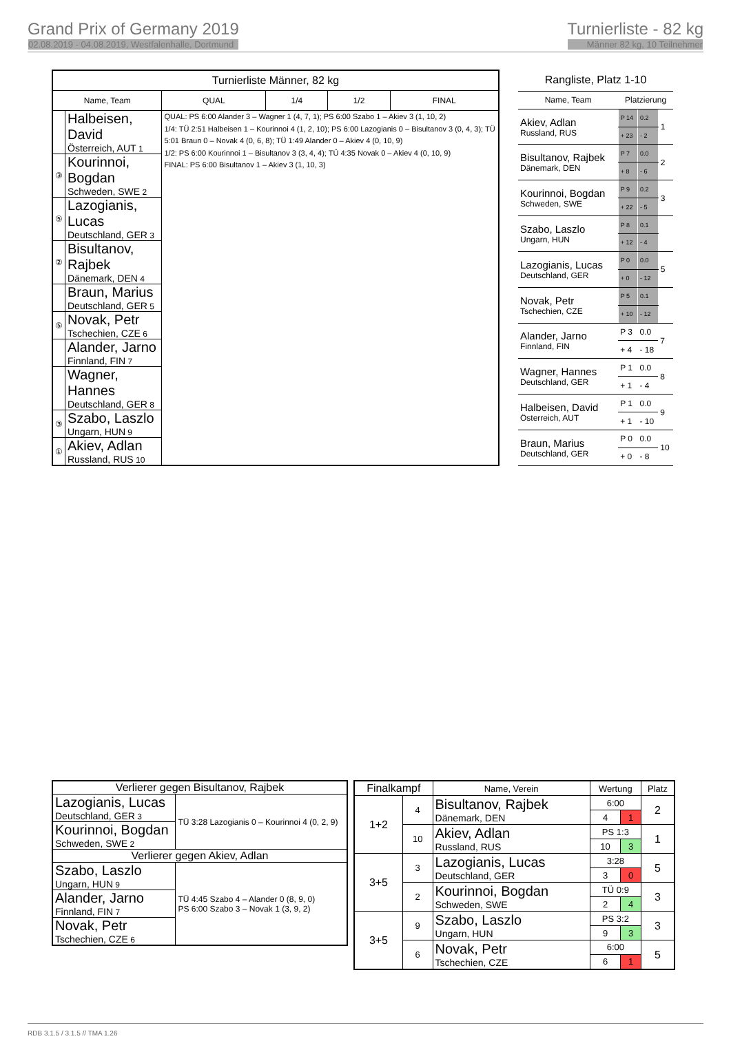Grand Prix of Germany 2019
02.08.2019 - 04.08.2019, Westfalenhalle, Dortmund
Turnierliste - 82 kg
Männer 82 kg, 10 Teilnehmer
| Turnierliste Männer, 82 kg | | | | | |
| --- | --- | --- | --- | --- | --- |
| Name, Team | | QUAL | 1/4 | 1/2 | FINAL |
| | Halbeisen, David Österreich, AUT 1 | QUAL: PS 6:00 Alander 3 – Wagner 1 (4, 7, 1); PS 6:00 Szabo 1 – Akiev 3 (1, 10, 2) 1/4: TÜ 2:51 Halbeisen 1 – Kourinnoi 4 (1, 2, 10); PS 6:00 Lazogianis 0 – Bisultanov 3 (0, 4, 3); TÜ 5:01 Braun 0 – Novak 4 (0, 6, 8); TÜ 1:49 Alander 0 – Akiev 4 (0, 10, 9) 1/2: PS 6:00 Kourinnoi 1 – Bisultanov 3 (3, 4, 4); TÜ 4:35 Novak 0 – Akiev 4 (0, 10, 9) FINAL: PS 6:00 Bisultanov 1 – Akiev 3 (1, 10, 3) | | | |
| ③ | Kourinnoi, Bogdan Schweden, SWE 2 | | | | |
| ⑤ | Lazogianis, Lucas Deutschland, GER 3 | | | | |
| ② | Bisultanov, Rajbek Dänemark, DEN 4 | | | | |
| | Braun, Marius Deutschland, GER 5 | | | | |
| ⑤ | Novak, Petr Tschechien, CZE 6 | | | | |
| | Alander, Jarno Finnland, FIN 7 | | | | |
| | Wagner, Hannes Deutschland, GER 8 | | | | |
| ③ | Szabo, Laszlo Ungarn, HUN 9 | | | | |
| ① | Akiev, Adlan Russland, RUS 10 | | | | |
| Rangliste, Platz 1-10 | | | |
| --- | --- | --- | --- |
| Name, Team | Platzierung | | |
| Akiev, Adlan Russland, RUS | P 14 | 0.2 | 1 |
| | + 23 | - 2 | |
| Bisultanov, Rajbek Dänemark, DEN | P 7 | 0.0 | 2 |
| | + 8 | - 6 | |
| Kourinnoi, Bogdan Schweden, SWE | P 9 | 0.2 | 3 |
| | + 22 | - 5 | |
| Szabo, Laszlo Ungarn, HUN | P 8 | 0.1 | |
| | + 12 | - 4 | |
| Lazogianis, Lucas Deutschland, GER | P 0 | 0.0 | 5 |
| | + 0 | - 12 | |
| Novak, Petr Tschechien, CZE | P 5 | 0.1 | |
| | + 10 | - 12 | |
| Alander, Jarno Finnland, FIN | P 3 | 0.0 | 7 |
| | + 4 | - 18 | |
| Wagner, Hannes Deutschland, GER | P 1 | 0.0 | 8 |
| | + 1 | - 4 | |
| Halbeisen, David Österreich, AUT | P 1 | 0.0 | 9 |
| | + 1 | - 10 | |
| Braun, Marius Deutschland, GER | P 0 | 0.0 | 10 |
| | + 0 | - 8 | |
| Verlierer gegen Bisultanov, Rajbek | |
| Lazogianis, Lucas Deutschland, GER 3 | TÜ 3:28 Lazogianis 0 – Kourinnoi 4 (0, 2, 9) |
| Kourinnoi, Bogdan Schweden, SWE 2 | |
| Verlierer gegen Akiev, Adlan | |
| Szabo, Laszlo Ungarn, HUN 9 | TÜ 4:45 Szabo 4 – Alander 0 (8, 9, 0) PS 6:00 Szabo 3 – Novak 1 (3, 9, 2) |
| Alander, Jarno Finnland, FIN 7 | |
| Novak, Petr Tschechien, CZE 6 | |
| Finalkampf | | Name, Verein | Wertung | | Platz |
| --- | --- | --- | --- | --- | --- |
| 1+2 | 4 | Bisultanov, Rajbek Dänemark, DEN | 6:00 | | 2 |
| | | | 4 | 1 | |
| | 10 | Akiev, Adlan Russland, RUS | PS 1:3 | | 1 |
| | | | 10 | 3 | |
| 3+5 | 3 | Lazogianis, Lucas Deutschland, GER | 3:28 | | 5 |
| | | | 3 | 0 | |
| | 2 | Kourinnoi, Bogdan Schweden, SWE | TÜ 0:9 | | 3 |
| | | | 2 | 4 | |
| 3+5 | 9 | Szabo, Laszlo Ungarn, HUN | PS 3:2 | | 3 |
| | | | 9 | 3 | |
| | 6 | Novak, Petr Tschechien, CZE | 6:00 | | 5 |
| | | | 6 | 1 | |
RDB 3.1.5 / 3.1.5 // TMA 1.26